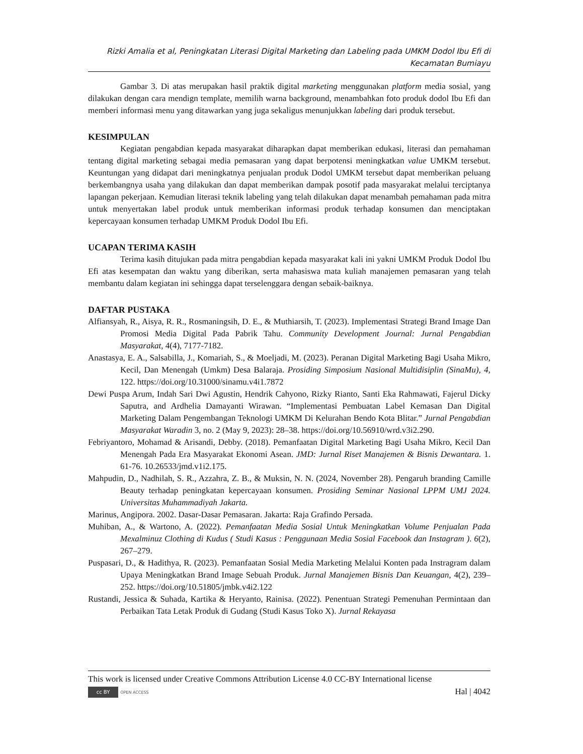Rizki Amalia et al, Peningkatan Literasi Digital Marketing dan Labeling pada UMKM Dodol Ibu Efi di Kecamatan Bumiayu
Gambar 3. Di atas merupakan hasil praktik digital marketing menggunakan platform media sosial, yang dilakukan dengan cara mendign template, memilih warna background, menambahkan foto produk dodol Ibu Efi dan memberi informasi menu yang ditawarkan yang juga sekaligus menunjukkan labeling dari produk tersebut.
KESIMPULAN
Kegiatan pengabdian kepada masyarakat diharapkan dapat memberikan edukasi, literasi dan pemahaman tentang digital marketing sebagai media pemasaran yang dapat berpotensi meningkatkan value UMKM tersebut. Keuntungan yang didapat dari meningkatnya penjualan produk Dodol UMKM tersebut dapat memberikan peluang berkembangnya usaha yang dilakukan dan dapat memberikan dampak posotif pada masyarakat melalui terciptanya lapangan pekerjaan. Kemudian literasi teknik labeling yang telah dilakukan dapat menambah pemahaman pada mitra untuk menyertakan label produk untuk memberikan informasi produk terhadap konsumen dan menciptakan kepercayaan konsumen terhadap UMKM Produk Dodol Ibu Efi.
UCAPAN TERIMA KASIH
Terima kasih ditujukan pada mitra pengabdian kepada masyarakat kali ini yakni UMKM Produk Dodol Ibu Efi atas kesempatan dan waktu yang diberikan, serta mahasiswa mata kuliah manajemen pemasaran yang telah membantu dalam kegiatan ini sehingga dapat terselenggara dengan sebaik-baiknya.
DAFTAR PUSTAKA
Alfiansyah, R., Aisya, R. R., Rosmaningsih, D. E., & Muthiarsih, T. (2023). Implementasi Strategi Brand Image Dan Promosi Media Digital Pada Pabrik Tahu. Community Development Journal: Jurnal Pengabdian Masyarakat, 4(4), 7177-7182.
Anastasya, E. A., Salsabilla, J., Komariah, S., & Moeljadi, M. (2023). Peranan Digital Marketing Bagi Usaha Mikro, Kecil, Dan Menengah (Umkm) Desa Balaraja. Prosiding Simposium Nasional Multidisiplin (SinaMu), 4, 122. https://doi.org/10.31000/sinamu.v4i1.7872
Dewi Puspa Arum, Indah Sari Dwi Agustin, Hendrik Cahyono, Rizky Rianto, Santi Eka Rahmawati, Fajerul Dicky Saputra, and Ardhelia Damayanti Wirawan. “Implementasi Pembuatan Label Kemasan Dan Digital Marketing Dalam Pengembangan Teknologi UMKM Di Kelurahan Bendo Kota Blitar.” Jurnal Pengabdian Masyarakat Waradin 3, no. 2 (May 9, 2023): 28–38. https://doi.org/10.56910/wrd.v3i2.290.
Febriyantoro, Mohamad & Arisandi, Debby. (2018). Pemanfaatan Digital Marketing Bagi Usaha Mikro, Kecil Dan Menengah Pada Era Masyarakat Ekonomi Asean. JMD: Jurnal Riset Manajemen & Bisnis Dewantara. 1. 61-76. 10.26533/jmd.v1i2.175.
Mahpudin, D., Nadhilah, S. R., Azzahra, Z. B., & Muksin, N. N. (2024, November 28). Pengaruh branding Camille Beauty terhadap peningkatan kepercayaan konsumen. Prosiding Seminar Nasional LPPM UMJ 2024. Universitas Muhammadiyah Jakarta.
Marinus, Angipora. 2002. Dasar-Dasar Pemasaran. Jakarta: Raja Grafindo Persada.
Muhiban, A., & Wartono, A. (2022). Pemanfaatan Media Sosial Untuk Meningkatkan Volume Penjualan Pada Mexalminuz Clothing di Kudus ( Studi Kasus : Penggunaan Media Sosial Facebook dan Instagram ). 6(2), 267–279.
Puspasari, D., & Hadithya, R. (2023). Pemanfaatan Sosial Media Marketing Melalui Konten pada Instragram dalam Upaya Meningkatkan Brand Image Sebuah Produk. Jurnal Manajemen Bisnis Dan Keuangan, 4(2), 239–252. https://doi.org/10.51805/jmbk.v4i2.122
Rustandi, Jessica & Suhada, Kartika & Heryanto, Rainisa. (2022). Penentuan Strategi Pemenuhan Permintaan dan Perbaikan Tata Letak Produk di Gudang (Studi Kasus Toko X). Jurnal Rekayasa
This work is licensed under Creative Commons Attribution License 4.0 CC-BY International license
cc BY OPEN ACCESS Hal | 4042